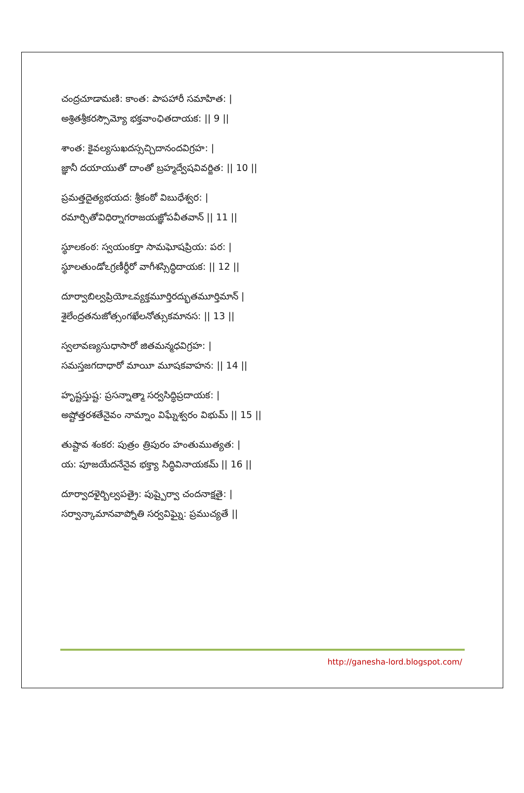చంద్రచూడామణి: కాంత: పాపహారీ సమాహిత: |
అశ్రితశ్రీకరస్సౌమ్యో భక్తవాంఛితదాయక: || 9 ||
శాంత: కైవల్యసుఖదస్సచ్చిదానందవిగ్రహ: |
జ్ఞానీ దయాయుతో దాంతో బ్రహ్మద్వేషవివర్జిత: || 10 ||
ప్రమత్తదైత్యభయద: శ్రీకంఠో విబుధేశ్వర: |
రమార్చితోవిధిర్నాగరాజయజ్ఞోపవీతవాన్ || 11 ||
స్థూలకంఠ: స్వయంకర్తా సామఘోషప్రియ: పర: |
స్థూలతుండోఽగ్రణీర్ధీరో వాగీశస్సిద్ధిదాయక: || 12 ||
దూర్వాబిల్వప్రియోఽవ్యక్తమూర్తిరద్భుతమూర్తిమాన్ |
శైలేంద్రతనుజోత్సంగఖేలనోత్సుకమానస: || 13 ||
స్వలావణ్యసుధాసారో జితమన్మధవిగ్రహ: |
సమస్తజగదాధారో మాయీ మూషకవాహన: || 14 ||
హృష్టస్తుష్ట: ప్రసన్నాత్మా సర్వసిద్ధిప్రదాయక: |
అష్టోత్తరశతేనైవం నామ్నాం విఘ్నేశ్వరం విభుమ్ || 15 ||
తుష్టావ శంకర: పుత్రం త్రిపురం హంతుముత్యత: |
య: పూజయేదనేనైవ భక్త్యా సిద్ధివినాయకమ్ || 16 ||
దూర్వాదళైర్బిల్వపత్రై: పుష్పైర్వా చందనాక్షతై: |
సర్వాన్కామానవాప్నోతి సర్వవిఘ్నై: ప్రముచ్యతే ||
http://ganesha-lord.blogspot.com/